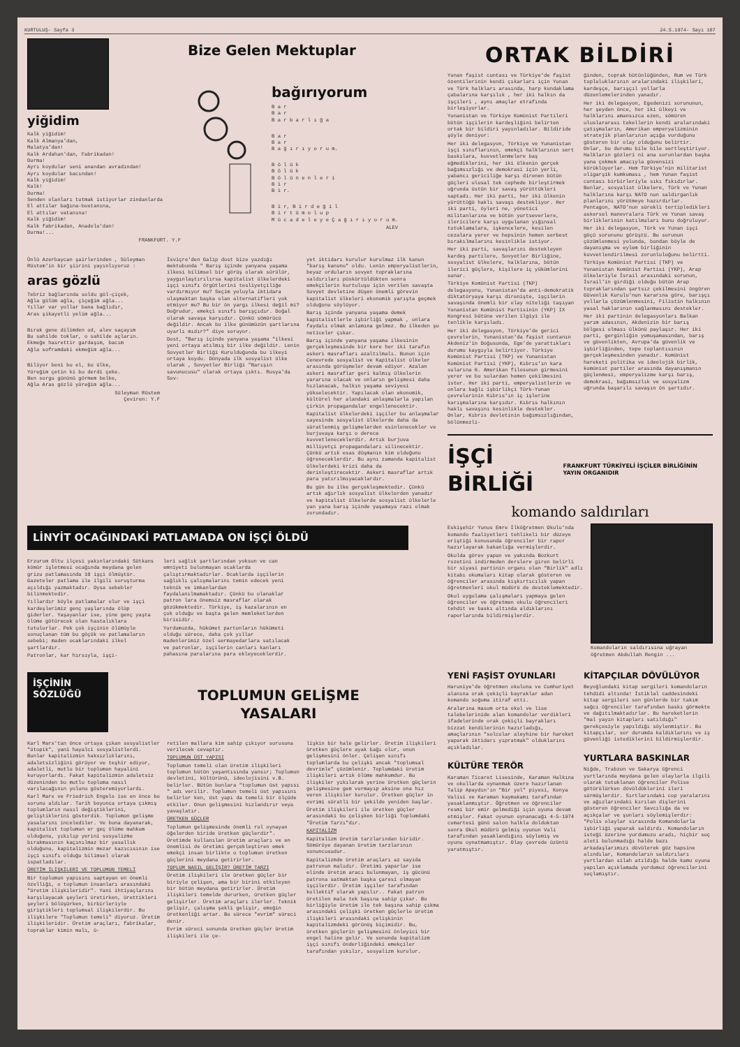KURTULUŞ- Sayfa 3 24.5.1974- Sayı 107
yiğidim
Kalk yiğidim!
Kalk Almanya'dan,
Malatya'dan!
Kalk Ardahan'dan, Fabrikadan!
Durma!
Ayrı koydular seni anandan avradından!
Ayrı koydular bacından!
Kalk yiğidim!
Kalk!
Durma!
Senden olanları tutmak istiyorlar zindanlarda
El attılar bağına-bostanına,
El attılar vatanına!
Kalk yiğidim!
Kalk fabrikadan, Anadolu'dan!
Durma!...
FRANKFURT. Y.F
Bize Gelen Mektuplar
bağırıyorum
B a r
B a r
B a r b a r l ı ğ a
B a r
B a r
B a ğ ı r ı y o r u m.
B ö l ü k
B ö l ü k
B ö l ü n e n l e r i
B i r
B i r.
B i r, B i r d e ğ i l
B i r t ü m o l u p
M ü c a d e l e y e Ç a ğ ı r ı y o r u m.
ALEV
Ünlü Azerbaycan şairlerinden , Süleyman Rüstem'in bir şiirini yayınlıyoruz :
aras gözlü
Tebriz bağlarında soldu gül-çiçek,
Ağla gülüm ağla, çiçeğim ağla...
Yıllar var yollar bana bağlıdır,
Aras şikayetli yelim ağla...
Bırak gene dilimden od, alev saçayım
Bu sahilde toklar, o sahilde açların.
Ekmeğe hasrettir gardaşım, bacım
Ağla soframdaki ekmeğim ağla...
Biliyor beni bu el, bu ülke,
Yüreğim çetin ki bu derdi çeke.
Ben sorgu gününü görmem belke,
Ağla Aras gözlü yüreğim ağla...
Süleyman Rüstem
Çeviren: Y.F
İsviçre'den Galip dost bize yazdığı mektubunda " Barış içinde yanyana yaşama ilkesi bilimsel bir görüş olarak sürülür, yaygınlaştırılırsa kapitalist ülkelerdeki işçi sınıfı örgütlerini tesliyetçiliğe vardırmıyor mu? Seçim yoluyla iktidara ulaşmaktan başka olan alternatifleri yok etmiyor mu? Bu bir ön yargı ilkesi değil mi? Doğrudur, emekçi sınıfı barışçıdır. Doğal olarak savaşa karşıdır. Çünkü sömürücü değildir. Ancak bu ilke günümüzün şartlarına uyarlı mıdır?" diye soruyor.
Dost, "Barış içinde yanyana yaşama "ilkesi yeni ortaya atılmış bir ilke değildir. Lenin Sovyetler Birliği Kurulduğunda bu ilkeyi ortaya koydu. Dünyada ilk sosyalist ülke olarak , Sovyetler Birliği "Barışın savunucusu" olarak ortaya çıktı. Rusya'da Sov-
yet iktidarı kurulur kurulmaz ilk kanun "barış kanunu" oldu. Lenin emperyalistlerin, beyaz orduların sovyet topraklarına saldırıları püskürtüldükten sonra emekçilerin kurtuluşu için verilen savaşta Sovyet devletine düşen önemli görevin kapitalist ülkeleri ekonomik yarışta geçmek olduğunu söylüyor.
Barış içinde yanyana yaşama demek kapitalistlerle işbirliği yapmak , onlara faydalı olmak anlamına gelmez. Bu ilkeden şu neticeler çıkar.
Barış içinde yanyana yaşama ilkesinin gerçekleşmesinde bir kere her iki tarafın askeri masrafları azaltılmalı. Bunun için Cenevrede sosyalist ve Kapitalist ülkeler arasında görüşmeler devam ediyor. Azalan askeri masraflar geri kalmış ülkelerin yararına olacak ve onların gelişmesi daha hızlanacak, halkın yaşama seviyesi yükselecektir. Yapılacak olan ekonomik, kültürel her alandaki anlaşmalarla yapılan çirkin propagandalar engellenecektir.
Kapitalist ülkelerdeki işçiler bu anlaşmalar sayesinde sosyalist ülkelerde daha da süratlenmiş gelişmelerden esinlenecekler ve burjuvaya karşı o derece kuvvetleneceklerdir. Artık burjuva milliyetçi propagandaları silinecektir. Çünkü artık esas düşmanın kim olduğunu öğreneceklerdir. Bu aynı zamanda kapitalist ülkelerdeki krizi daha da derinleştirecektir. Askeri masraflar artık para yatırılmıyacaklardır.
Bu gün bu ilke gerçekleşmektedir. Çünkü artık ağırlık sosyalist ülkelerden yanadır ve kapitalist ülkelerde sosyalist ülkelerle yan yana barış içinde yaşamaya razı olmak zorundadır.
LİNYİT OCAĞINDAKİ PATLAMADA ON İŞÇİ ÖLDÜ
Erzurum Oltu ilçesi yakınlarındaki Sütkans kömür işletmesi ocağında meydana gelen grizu patlamasında 10 işçi ölmüştür. Gazeteler patlama ile ilgili soruşturma açıldığı yazmaktadır. Oysa sebebler bilinmektedir.
Yıllardır böyle patlamalar olur ve işçi kardeşlerimiz genç yaşlarında ölüp giderler. Yaşayanlar ise, yine genç yaşta ölüme götürecek olan hastalıklara tutulurlar. Pek çok işçinin ölümüyle sonuçlanan tüm bu göçük ve patlamaların sebebi; maden ocaklarındaki ilkel şartlardır.
Patronlar, kar hırsıyla, işçi-
leri sağlık şartlarından yoksun ve can emniyeti bulunmayan ocaklarda çalıştırmaktadırlar. Ocaklarda işçilerin sağlıklı çalışmalarını temin edecek yeni teknik ve imkanlardan faydalanılmamaktadır. Çünkü bu olanaklar patron lara önemsiz masraflar olarak gözükmektedir. Türkiye, iş kazalarının en çok olduğu ve başta gelen memleketlerden birisidir.
Yurdumuzda, hükümet partonların hükümeti olduğu sürece, daha çok yıllar madenlerimiz özel sermayedarlara satılacak ve patronlar, işçilerin canları kanları pahasına paralarına para ekleyeceklerdir.
İŞÇİNİN
SÖZLÜĞÜ
TOPLUMUN GELİŞME
YASALARI
Karl Marx'tan önce ortaya çıkan sosyalistler "ütopik", yani hayalci sosyalistlerdi. Bunlar kapitalizmin haksızlıklarını, adaletsizliğini görüyor ve teşhir ediyor, adaletli, mutlu bir toplumun hayalini kuruyorlardı. Fakat kapitalizmin adaletsiz düzeninden bu mutlu topluma nasıl varılacağının yolunu gösteremiyorlardı.
Karl Marx ve Friedrich Engels ise en önce bu sorunu aldılar. Tarih boyunca ortaya çıkmış toplumların nasıl değiştiklerini, geliştiklerini gösterdik. Toplumun gelişme yasalarını incelediler. Ve buna dayanarak, kapitalist toplumun er geç ölüme mahkum olduğunu, yıkılıp yerini sosyalizme bırakmasının kaçınılmaz bir yasallık olduğunu, kapitalizmin mezar kazıcısının ise işçi sınıfı olduğu bilimsel olarak ispatladılar.
ÜRETİM İLİŞKİLERİ VE TOPLUMUN TEMELİ
Bir toplumun yapısını saptayan en önemli özelliği, o toplumun insanları arasındaki "üretim ilişkileridir". Yani ihtiyaçlarını karşılayacak şeyleri üretirken, ürettikleri şeyleri bölüşürken, birbirleriyle giriştikleri toplumsal ilişkilerdir. Bu ilişkilere "Toplumun temeli" diyoruz. Üretim ilişkileridir. Üretim araçları, fabrikalar, topraklar kimin malı, ü-
retilen mallara kim sahip çıkıyor sorusuna verilecek cevaptır.
TOPLUMUN ÜST YAPISI
Toplumun temeli olan üretim ilişkileri toplumun bütün yaşantısında yansır; Toplumun devletini, kültürünü, ideolojisini v.B. belirler. Bütün bunlara "toplumun üst yapısı " adı verilir. Toplumun temeli üst yapısını belirler ken, üst yapı da temeli bir ölçüde etkiler. Onun gelişmesini hızlandırır veya yavaşlatır.
ÜRETKEN GÜÇLER
Toplumun gelişmesinde önemli rol oynayan öğelerden biride üretken güçlerdir". Üretimde kullanılan üretim araçları ve en önemlisi de üretimi gerçekleştiren emek emekçi insan birlikte o toplumun üretken güçlerini meydana getirirler.
TOPLUM NASIL GELİŞİR? ÜRETİM TARZI
Üretim ilişkileri ile üretken güçler bir biriyle çelişen, ama bir birini etkileyen bir bütün meydana getirirler. Üretim ilişkileri temelde dururken, üretken güçler gelişirler. Üretim araçları ilerler. Teknik gelişir, çalışma şekli gelişir, emeğin üretkenliği artar. Bu sürece "evrim" süreci denir.
Evrim süreci sonunda üretken güçler üretim ilişkileri ile çe-
lişkin bir hale gelirler. Üretim ilişkileri üretken güçlere ayak bağı olur, onun gelişmesini önler. Çelişen sınıfı toplumlarda bu çelişki ancak "toplumsal devrimle" çözümlenir. Toplumdaki üretim ilişkileri artık ölüme mahkumdur. Bu ilişkiler yıkılarak yerine üretken güçlerin gelişmesine gem vurmayıp aksine ona hız veren ilişkiler kurulur. Üretken güçler in evrimi süratli bir şekilde yeniden başlar.
Üretim ilişkileri ile üretken güçler arasındaki bu çelişken birliği Toplumdaki "Üretim Tarzı"dır.
KAPİTALİZM
Kapitalizm üretim tarzlarından biridir. Sömürüye dayanan üretim tarzlarının sonuncusudur.
Kapitalizmde üretim araçları az sayıda patronun malıdır. Üretimi yaparlar ise elinde üretim aracı bulunmayan, iş gücünü patrona satmaktan başka çaresi olmayan işçilerdir. Üretim işçiler tarafından kollektif olarak yapılır.. Fakat patron üretilen mala tek başına sahip çıkar. Bu birliğiyle üretim ile tek başına sahip çıkma arasındaki çelişki üretken güçlerle üretim ilişkileri arasındaki çelişkinin kapitalizmdeki görünüş biçimidir. Bu, üretken güçlerin gelişmesini önleyici bir engel haline gelir. Ve sonunda kapitalizm işçi sınıfı önderliğindeki emekçiler tarafından yıkılır, sosyalizm kurulur.
ORTAK BİLDİRİ
Yunan faşist cuntası ve Türkiye'de faşist özentilerinin kendi çıkarları için Yunan ve Türk halkları arasında, harp kundaklama çabalarına karşılık , her iki halkın da işçileri , aynı amaçlar etrafında birleşiyorlar.
Yunanistan ve Türkiye Komünist Partileri bütün işçilerin kardeşliğini belirten ortak bir bildiri yayınladılar. Bildiride şöyle deniyor:
Her iki delegasyon, Türkiye ve Yunanistan işçi sınıflarının, emekçi halklarının sert baskılara, kuvvetlenmelere baş eğmediklerini, her iki ülkenin gerçek bağımsızlığı ve demokrasi için yerli, yabancı gericiliğe karşı direnen bütün güçleri ulusal tek cephede birleştirmek uğrunda üstün bir savaş yürüttükleri saptadı. Her iki parti, her iki ülkenin yürüttüğü haklı savaşı destekliyor. Her iki parti, öyleri ne, yönetici militanlarına ve bütün yurtseverlere, ilericilere karşı uygulanan yığınsal tutuklamalara, işkencelere, kesilen cezalara yerer ve hepsinin hemen serbest bırakılmalarını kesinlikle istiyor.
Her iki parti, savaşlarını destekleyen kardeş partilere, Sovyetler Birliğine, sosyalist ülkelere, halklarına, bütün ilerici güçlere, kişilere iç yükümlerini sunar.
Türkiye Komünist Partisi (TKP) delegasyonu, Yunanistan'da anti-demokratik diktatöryaya karşı direnişte, işçilerin savaşında önemli bir olay niteliği taşıyan Yunanistan Komünist Partisinin (YKP) IX Kongresi bütüne verilen ilgiyi ile tenlikle karşıladı.
Her iki delegasyon, Türkiye'de gerici çevrelerin, Yunanistan'da faşist cuntanın Akdeniz'in Doğusunda, Ege'de yarattıkları durumu kaygıyla belirtiyor. Türkiye Komünist Partisi (TKP) ve Yunanistan Komünist Partisi (YKP), Kıbrıs'ın kara sularına 6. Amerikan filosunun girmesini yerer ve bu sulardan hemen çekilmesini ister. Her iki parti, emperyalistlerin ve onlara bağlı işbirlikçi Türk-Yunan çevrelerinin Kıbrıs'ın iç işlerine karışmalarına karşıdır. Kıbrıs halkının haklı savaşını kesinlikle destekler. Onlar, Kıbrıs devletinin bağımsızlığından, bölünmezli-
ğinden, toprak bütünlüğünden, Rum ve Türk topluluklarının aralarındaki ilişkileri, kardeşçe, barışçıl yollarla düzenlemelerinden yanadır.
Her iki delegasyon, Egedenizi sorununun, her şeyden önce, her iki ülkeyi ve halklarını amansızca ezen, sömüren uluslararası tekellerin kendi aralarındaki çatışmaların, Amerikan emperyalizminin stratejik planlarının açığa vurduğunu gösteren bir olay olduğunu belirtir. Onlar, bu durumu bile bile sertleştiriyor. Halkların gözleri ni ana sorunlardan başka yana çekmek amacıyla güvensizi körüklüyorlar. Hem Türkiye'nin militarist oligarşik kumkuması , hem Yunan faşist cuntası birbirleriyle sıkı fıkıdırlar. Bunlar, sosyalist ülkelere, Türk ve Yunan halklarına karşı NATO nun saldırganlık planlarını yürütmeye hazırdırlar. Pentagon, NATO'nun sürekli tertipledikleri askersel manevralara Türk ve Yunan savaş birliklerinin katılmaları bunu doğruluyor.
Her iki delegasyon, Türk ve Yunan işçi göçü sorununu görüştü. Bu sorunun çözümlenmesi yolunda, bundan böyle de dayanışma ve eylem birliğinin kuvvetlendirilmesi zorunluluğunu belirtti.
Türkiye Komünist Partisi (TKP) ve Yunanistan Komünist Partisi (YKP), Arap ülkeleriyle İsrail arasındaki sorunun, İsrail'in girdiği olduğu bütün Arap topraklarından şartsız çekilmesini öngören Güvenlik Kurulu'nun kararına göre, barışçı yollarla çözümlenmesini, Filistin halkının yasal haklarının sağlanmasını destekler.
Her iki partinin delegasyonları Balkan yarım adasının, Akdenizin bir barış bölgesi olması ülkünü paylaşır. Her iki parti, gerginliğin yumuşamasından, barış ve güvenlikten, Avrupa'da güvenlik ve işbirliğinden, tepe toplantısının gerçekleşmesinden yanadır. Komünist hareketi politika ve ideolojik birlik, komünist partiler arasında dayanışmanın güçlenmesi, emperyalizme karşı barış, demokrasi, bağımsızlık ve sosyalizm uğrunda başarılı savaşın ön şartıdır.
İŞÇİ BİRLİĞİ
FRANKFURT TÜRKİYELİ İŞÇİLER BİRLİĞİNİN YAYIN ORGANIDIR
komando saldırıları
Eskişehir Yunus Emre İlköğretmen Okulu'nda komando faaliyetleri tehlikeli bir düzeye eriştiği konusunda öğrenciler bir rapor hazırlayarak bakanlığa vermişlerdir.
Okulda görev yapan ve yakında Bozkurt rozetini indirmeden derslere giren belirli bir siyasi partinin organı olan "Birlik" adlı kitabı okumaları kitap olarak gösteren ve öğrenciler arasında kışkırtıcılık yapan öğretmenleri okul müdürü de desteklemektedir.
Okul uygulama çalışmaları yapmaya gelen öğrenciler ve öğretmen okulu öğrencileri tehdit ve baskı altında aldıklarını raporlarında bildirmişlerdir.
Komandoların saldırısına uğrayan öğretmen Abdullah Rengin ...
YENİ FAŞİST OYUNLARI
Haruniye'de öğretmen okuluna ve Cumhuriyet alanına orak çekiçli bayraklar adan komando soğuma itiraf etti.
Aralarına masum orta okul ve lise talebelerinide alan komandolar verdikleri ifadelerinde orak çekiçli bayrakları bizzat kendilerinin hazırladığı, amaçlarının "solcular aleyhine bir hareket yaparak iktidarı yıpratmak" olduklarını açıkladılar.
KÜLTÜRE TERÖR
Karaman Ticaret Lisesinde, Karaman Halkına ve okullarda oynanmak üzere hazırlanan Talip Apaydın'ın "Bir yol" piyesi, Konya Valisi ve Karaman kaymakamı tarafından yasaklanmıştır. Öğretmen ve öğrenciler resmi bir emir gelmediği için oyuna devam etmişler. Fakat oyunun oynanacağı 4-5-1974 cumartesi günü salon halkla dolduktan sonra Okul müdürü gelmiş oyunun Vali tarafından yasaklandığını söylemiş ve oyunu oynatmamıştır. Olay çevrede üzüntü yaratmıştır.
KİTAPÇILAR DÖVÜLÜYOR
Beyoğlundaki kitap sergileri komandoların tehdidi altında! İstiklal caddesindeki kitap sergileri son günlerde bir takım sağcı öğrenciler tarafından baskı görmekte ve dağıtılmaktadırlar. Bu hareketlerin "mal yayın kitapları satıldığı" gerekçesiyle yapıldığı söylenmiştir. Bu kitapçılar, sor durumda kaldıklarını ve iş güvenliği istediklerini bildirmişlerdir.
YURTLARA BASKINLAR
Niğde, Trabzon ve Sakarya öğrenci yurtlarında meydana gelen olaylarla ilgili olarak tutuklanan öğrenciler Polise götürülürken dövüldüklerini ileri sürmüşlerdir. Sırtlarındaki cop yaralarını ve ağızlarındaki kırılan dişlerini gösteren öğrenciler Savcılığa da ve açıkçalar ve şunları söylemişlerdir: "Polis olaylar sırasında Komandolarla işbirliği yaparak saldırdı. Komandoların isteği üzerine yurdumuzu aradı, hiçbir suç aleti bulunmadığı halde bazı arkadaşlarımızı dövülerek göz hapsine alındılar, Komandoların saldırıları yurtlardan silah atıldığı halde kamu oyuna yapılan açıklamada yurdumuz öğrencilerini suçlamıştır.